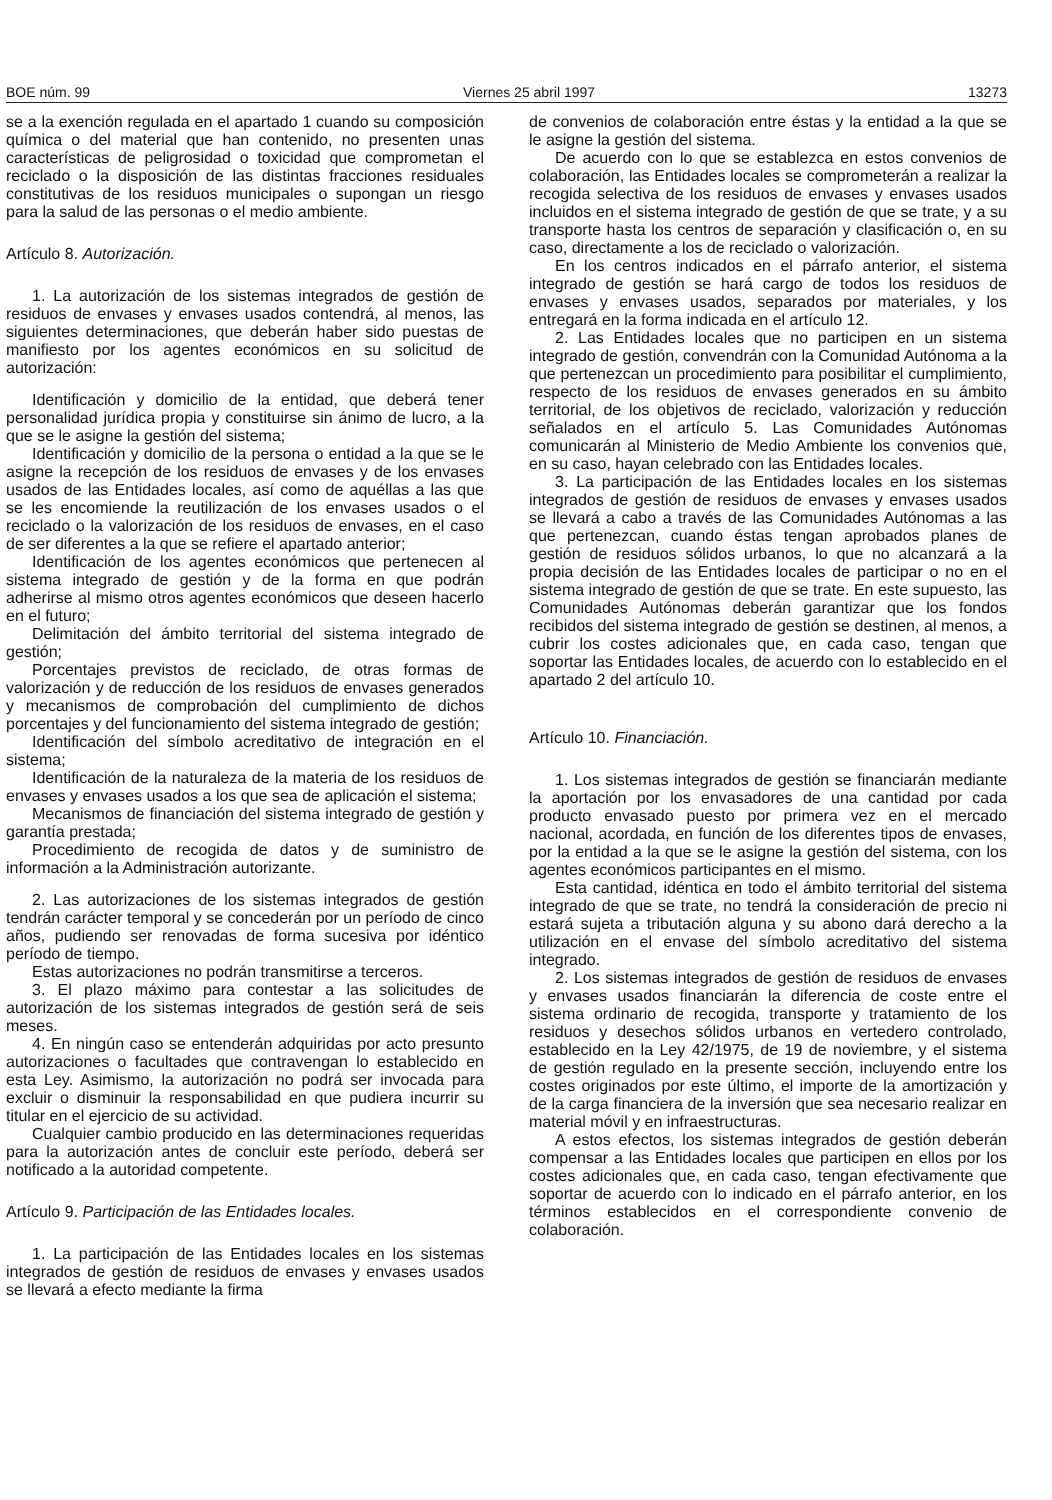BOE núm. 99 Viernes 25 abril 1997 13273
se a la exención regulada en el apartado 1 cuando su composición química o del material que han contenido, no presenten unas características de peligrosidad o toxicidad que comprometan el reciclado o la disposición de las distintas fracciones residuales constitutivas de los residuos municipales o supongan un riesgo para la salud de las personas o el medio ambiente.
Artículo 8. Autorización.
1. La autorización de los sistemas integrados de gestión de residuos de envases y envases usados contendrá, al menos, las siguientes determinaciones, que deberán haber sido puestas de manifiesto por los agentes económicos en su solicitud de autorización:
Identificación y domicilio de la entidad, que deberá tener personalidad jurídica propia y constituirse sin ánimo de lucro, a la que se le asigne la gestión del sistema;
Identificación y domicilio de la persona o entidad a la que se le asigne la recepción de los residuos de envases y de los envases usados de las Entidades locales, así como de aquéllas a las que se les encomiende la reutilización de los envases usados o el reciclado o la valorización de los residuos de envases, en el caso de ser diferentes a la que se refiere el apartado anterior;
Identificación de los agentes económicos que pertenecen al sistema integrado de gestión y de la forma en que podrán adherirse al mismo otros agentes económicos que deseen hacerlo en el futuro;
Delimitación del ámbito territorial del sistema integrado de gestión;
Porcentajes previstos de reciclado, de otras formas de valorización y de reducción de los residuos de envases generados y mecanismos de comprobación del cumplimiento de dichos porcentajes y del funcionamiento del sistema integrado de gestión;
Identificación del símbolo acreditativo de integración en el sistema;
Identificación de la naturaleza de la materia de los residuos de envases y envases usados a los que sea de aplicación el sistema;
Mecanismos de financiación del sistema integrado de gestión y garantía prestada;
Procedimiento de recogida de datos y de suministro de información a la Administración autorizante.
2. Las autorizaciones de los sistemas integrados de gestión tendrán carácter temporal y se concederán por un período de cinco años, pudiendo ser renovadas de forma sucesiva por idéntico período de tiempo.
Estas autorizaciones no podrán transmitirse a terceros.
3. El plazo máximo para contestar a las solicitudes de autorización de los sistemas integrados de gestión será de seis meses.
4. En ningún caso se entenderán adquiridas por acto presunto autorizaciones o facultades que contravengan lo establecido en esta Ley. Asimismo, la autorización no podrá ser invocada para excluir o disminuir la responsabilidad en que pudiera incurrir su titular en el ejercicio de su actividad.
Cualquier cambio producido en las determinaciones requeridas para la autorización antes de concluir este período, deberá ser notificado a la autoridad competente.
Artículo 9. Participación de las Entidades locales.
1. La participación de las Entidades locales en los sistemas integrados de gestión de residuos de envases y envases usados se llevará a efecto mediante la firma
de convenios de colaboración entre éstas y la entidad a la que se le asigne la gestión del sistema.
De acuerdo con lo que se establezca en estos convenios de colaboración, las Entidades locales se comprometerán a realizar la recogida selectiva de los residuos de envases y envases usados incluidos en el sistema integrado de gestión de que se trate, y a su transporte hasta los centros de separación y clasificación o, en su caso, directamente a los de reciclado o valorización.
En los centros indicados en el párrafo anterior, el sistema integrado de gestión se hará cargo de todos los residuos de envases y envases usados, separados por materiales, y los entregará en la forma indicada en el artículo 12.
2. Las Entidades locales que no participen en un sistema integrado de gestión, convendrán con la Comunidad Autónoma a la que pertenezcan un procedimiento para posibilitar el cumplimiento, respecto de los residuos de envases generados en su ámbito territorial, de los objetivos de reciclado, valorización y reducción señalados en el artículo 5. Las Comunidades Autónomas comunicarán al Ministerio de Medio Ambiente los convenios que, en su caso, hayan celebrado con las Entidades locales.
3. La participación de las Entidades locales en los sistemas integrados de gestión de residuos de envases y envases usados se llevará a cabo a través de las Comunidades Autónomas a las que pertenezcan, cuando éstas tengan aprobados planes de gestión de residuos sólidos urbanos, lo que no alcanzará a la propia decisión de las Entidades locales de participar o no en el sistema integrado de gestión de que se trate. En este supuesto, las Comunidades Autónomas deberán garantizar que los fondos recibidos del sistema integrado de gestión se destinen, al menos, a cubrir los costes adicionales que, en cada caso, tengan que soportar las Entidades locales, de acuerdo con lo establecido en el apartado 2 del artículo 10.
Artículo 10. Financiación.
1. Los sistemas integrados de gestión se financiarán mediante la aportación por los envasadores de una cantidad por cada producto envasado puesto por primera vez en el mercado nacional, acordada, en función de los diferentes tipos de envases, por la entidad a la que se le asigne la gestión del sistema, con los agentes económicos participantes en el mismo.
Esta cantidad, idéntica en todo el ámbito territorial del sistema integrado de que se trate, no tendrá la consideración de precio ni estará sujeta a tributación alguna y su abono dará derecho a la utilización en el envase del símbolo acreditativo del sistema integrado.
2. Los sistemas integrados de gestión de residuos de envases y envases usados financiarán la diferencia de coste entre el sistema ordinario de recogida, transporte y tratamiento de los residuos y desechos sólidos urbanos en vertedero controlado, establecido en la Ley 42/1975, de 19 de noviembre, y el sistema de gestión regulado en la presente sección, incluyendo entre los costes originados por este último, el importe de la amortización y de la carga financiera de la inversión que sea necesario realizar en material móvil y en infraestructuras.
A estos efectos, los sistemas integrados de gestión deberán compensar a las Entidades locales que participen en ellos por los costes adicionales que, en cada caso, tengan efectivamente que soportar de acuerdo con lo indicado en el párrafo anterior, en los términos establecidos en el correspondiente convenio de colaboración.